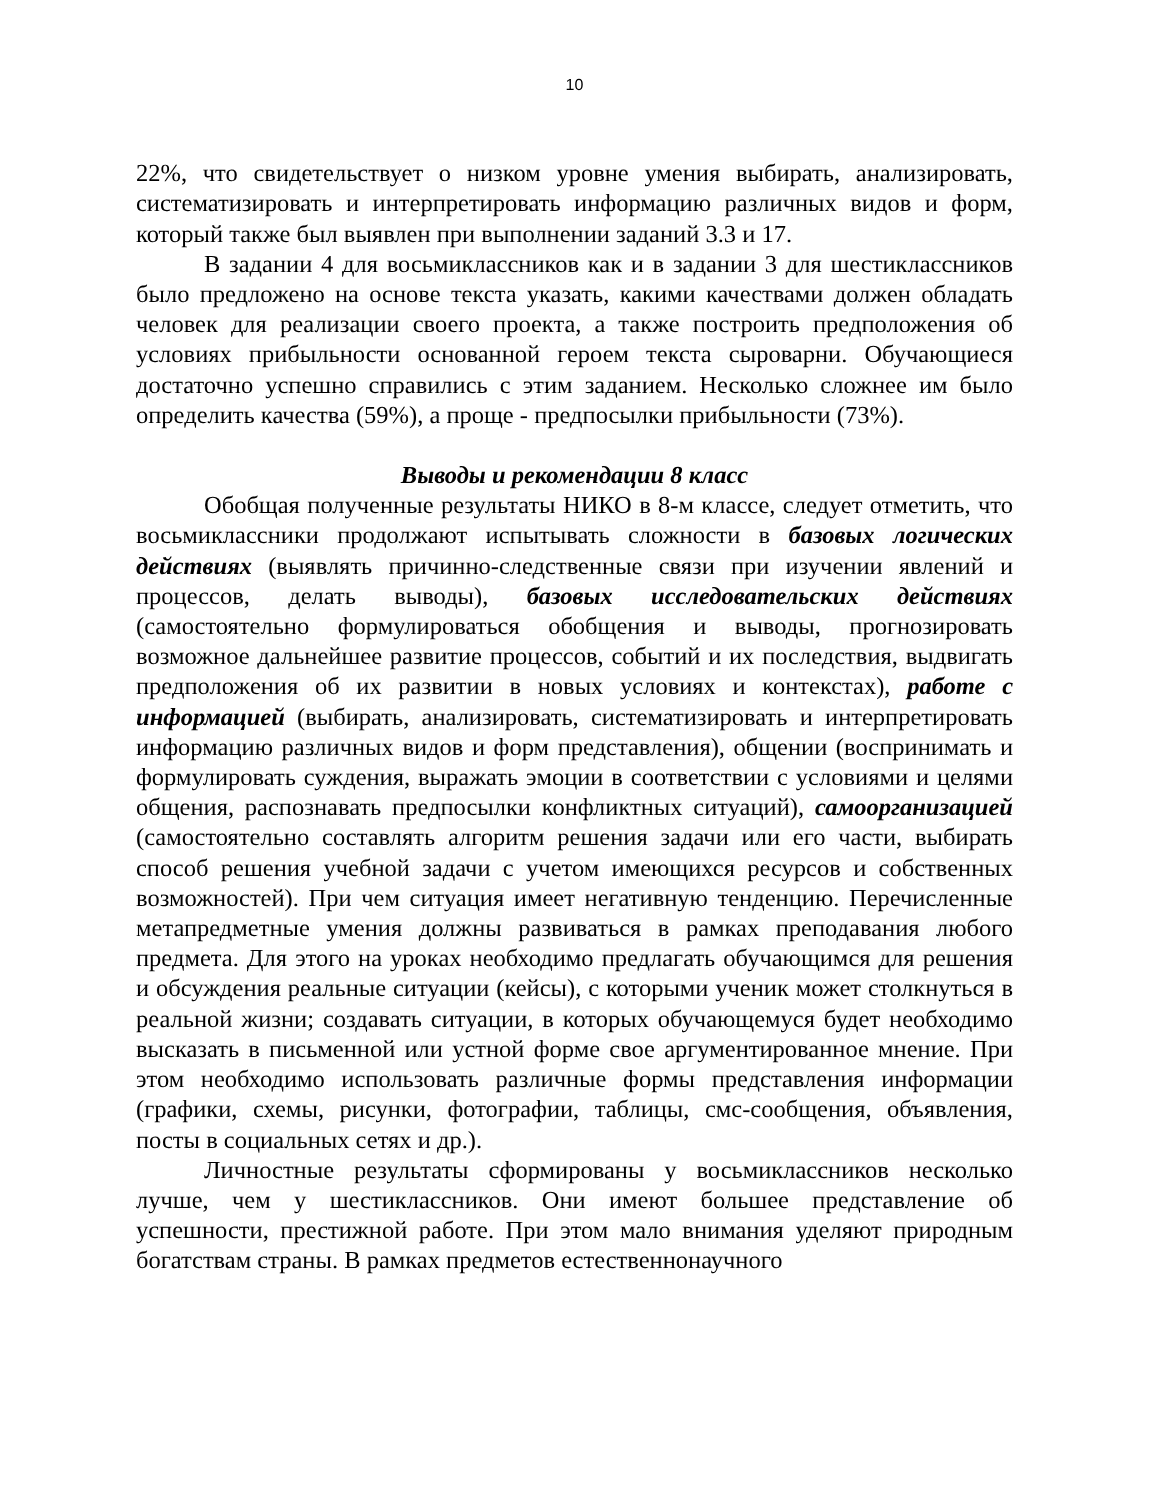10
22%, что свидетельствует о низком уровне умения выбирать, анализировать, систематизировать и интерпретировать информацию различных видов и форм, который также был выявлен при выполнении заданий 3.3 и 17.
В задании 4 для восьмиклассников как и в задании 3 для шестиклассников было предложено на основе текста указать, какими качествами должен обладать человек для реализации своего проекта, а также построить предположения об условиях прибыльности основанной героем текста сыроварни. Обучающиеся достаточно успешно справились с этим заданием. Несколько сложнее им было определить качества (59%), а проще - предпосылки прибыльности (73%).
Выводы и рекомендации 8 класс
Обобщая полученные результаты НИКО в 8-м классе, следует отметить, что восьмиклассники продолжают испытывать сложности в базовых логических действиях (выявлять причинно-следственные связи при изучении явлений и процессов, делать выводы), базовых исследовательских действиях (самостоятельно формулироваться обобщения и выводы, прогнозировать возможное дальнейшее развитие процессов, событий и их последствия, выдвигать предположения об их развитии в новых условиях и контекстах), работе с информацией (выбирать, анализировать, систематизировать и интерпретировать информацию различных видов и форм представления), общении (воспринимать и формулировать суждения, выражать эмоции в соответствии с условиями и целями общения, распознавать предпосылки конфликтных ситуаций), самоорганизацией (самостоятельно составлять алгоритм решения задачи или его части, выбирать способ решения учебной задачи с учетом имеющихся ресурсов и собственных возможностей). При чем ситуация имеет негативную тенденцию. Перечисленные метапредметные умения должны развиваться в рамках преподавания любого предмета. Для этого на уроках необходимо предлагать обучающимся для решения и обсуждения реальные ситуации (кейсы), с которыми ученик может столкнуться в реальной жизни; создавать ситуации, в которых обучающемуся будет необходимо высказать в письменной или устной форме свое аргументированное мнение. При этом необходимо использовать различные формы представления информации (графики, схемы, рисунки, фотографии, таблицы, смс-сообщения, объявления, посты в социальных сетях и др.).
Личностные результаты сформированы у восьмиклассников несколько лучше, чем у шестиклассников. Они имеют большее представление об успешности, престижной работе. При этом мало внимания уделяют природным богатствам страны. В рамках предметов естественнонаучного